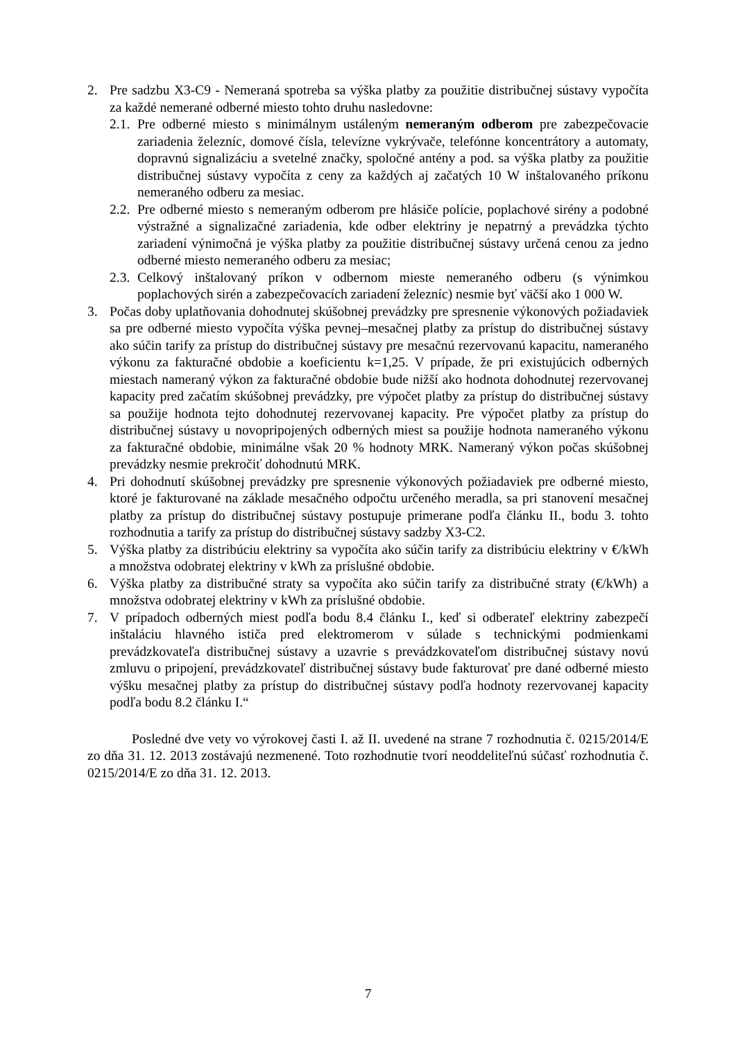2. Pre sadzbu X3-C9 - Nemeraná spotreba sa výška platby za použitie distribučnej sústavy vypočíta za každé nemerané odberné miesto tohto druhu nasledovne:
2.1.
Pre odberné miesto s minimálnym ustáleným nemeraným odberom pre zabezpečovacie zariadenia železníc, domové čísla, televízne vykrývače, telefónne koncentrátory a automaty, dopravnú signalizáciu a svetelné značky, spoločné antény a pod. sa výška platby za použitie distribučnej sústavy vypočíta z ceny za každých aj začatých 10 W inštalovaného príkonu nemeraného odberu za mesiac.
2.2.
Pre odberné miesto s nemeraným odberom pre hlásiče polície, poplachové sirény a podobné výstražné a signalizačné zariadenia, kde odber elektriny je nepatrný a prevádzka týchto zariadení výnimočná je výška platby za použitie distribučnej sústavy určená cenou za jedno odberné miesto nemeraného odberu za mesiac;
2.3.
Celkový inštalovaný príkon v odbernom mieste nemeraného odberu (s výnimkou poplachových sirén a zabezpečovacích zariadení železníc) nesmie byť väčší ako 1 000 W.
3. Počas doby uplatňovania dohodnutej skúšobnej prevádzky pre spresnenie výkonových požiadaviek sa pre odberné miesto vypočíta výška pevnej–mesačnej platby za prístup do distribučnej sústavy ako súčin tarify za prístup do distribučnej sústavy pre mesačnú rezervovanú kapacitu, nameraného výkonu za fakturačné obdobie a koeficientu k=1,25. V prípade, že pri existujúcich odberných miestach nameraný výkon za fakturačné obdobie bude nižší ako hodnota dohodnutej rezervovanej kapacity pred začatím skúšobnej prevádzky, pre výpočet platby za prístup do distribučnej sústavy sa použije hodnota tejto dohodnutej rezervovanej kapacity. Pre výpočet platby za prístup do distribučnej sústavy u novopripojených odberných miest sa použije hodnota nameraného výkonu za fakturačné obdobie, minimálne však 20 % hodnoty MRK. Nameraný výkon počas skúšobnej prevádzky nesmie prekročiť dohodnutú MRK.
4. Pri dohodnutí skúšobnej prevádzky pre spresnenie výkonových požiadaviek pre odberné miesto, ktoré je fakturované na základe mesačného odpočtu určeného meradla, sa pri stanovení mesačnej platby za prístup do distribučnej sústavy postupuje primerane podľa článku II., bodu 3. tohto rozhodnutia a tarify za prístup do distribučnej sústavy sadzby X3-C2.
5. Výška platby za distribúciu elektriny sa vypočíta ako súčin tarify za distribúciu elektriny v €/kWh a množstva odobratej elektriny v kWh za príslušné obdobie.
6. Výška platby za distribučné straty sa vypočíta ako súčin tarify za distribučné straty (€/kWh) a množstva odobratej elektriny v kWh za príslušné obdobie.
7. V prípadoch odberných miest podľa bodu 8.4 článku I., keď si odberateľ elektriny zabezpečí inštaláciu hlavného ističa pred elektromerom v súlade s technickými podmienkami prevádzkovateľa distribučnej sústavy a uzavrie s prevádzkovateľom distribučnej sústavy novú zmluvu o pripojení, prevádzkovateľ distribučnej sústavy bude fakturovať pre dané odberné miesto výšku mesačnej platby za prístup do distribučnej sústavy podľa hodnoty rezervovanej kapacity podľa bodu 8.2 článku I.“
Posledné dve vety vo výrokovej časti I. až II. uvedené na strane 7 rozhodnutia č. 0215/2014/E zo dňa 31. 12. 2013 zostávajú nezmenené. Toto rozhodnutie tvorí neoddeliteľnú súčasť rozhodnutia č. 0215/2014/E zo dňa 31. 12. 2013.
7